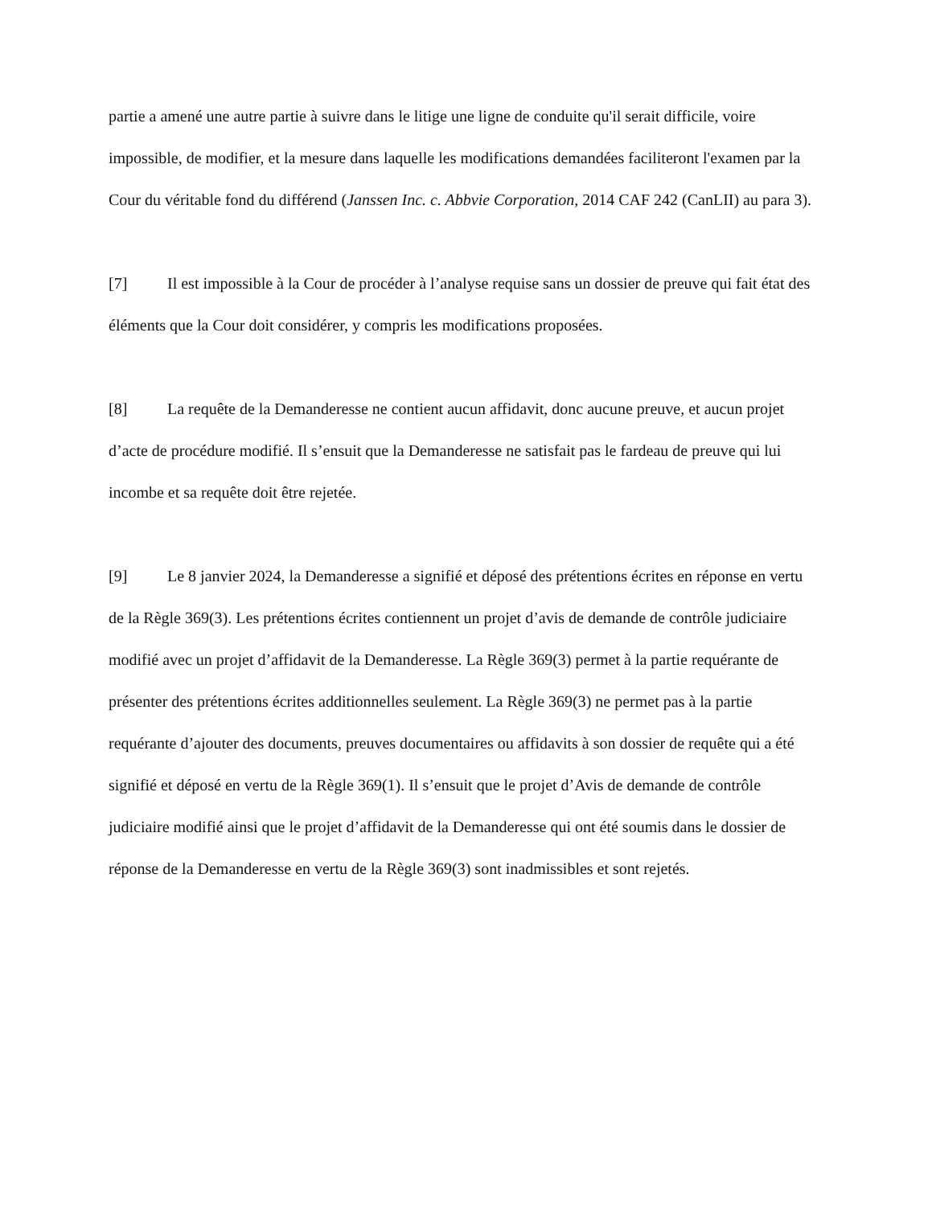partie a amené une autre partie à suivre dans le litige une ligne de conduite qu'il serait difficile, voire impossible, de modifier, et la mesure dans laquelle les modifications demandées faciliteront l'examen par la Cour du véritable fond du différend (Janssen Inc. c. Abbvie Corporation, 2014 CAF 242 (CanLII) au para 3).
[7] Il est impossible à la Cour de procéder à l’analyse requise sans un dossier de preuve qui fait état des éléments que la Cour doit considérer, y compris les modifications proposées.
[8] La requête de la Demanderesse ne contient aucun affidavit, donc aucune preuve, et aucun projet d’acte de procédure modifié. Il s’ensuit que la Demanderesse ne satisfait pas le fardeau de preuve qui lui incombe et sa requête doit être rejetée.
[9] Le 8 janvier 2024, la Demanderesse a signifié et déposé des prétentions écrites en réponse en vertu de la Règle 369(3). Les prétentions écrites contiennent un projet d’avis de demande de contrôle judiciaire modifié avec un projet d’affidavit de la Demanderesse. La Règle 369(3) permet à la partie requérante de présenter des prétentions écrites additionnelles seulement. La Règle 369(3) ne permet pas à la partie requérante d’ajouter des documents, preuves documentaires ou affidavits à son dossier de requête qui a été signifié et déposé en vertu de la Règle 369(1). Il s’ensuit que le projet d’Avis de demande de contrôle judiciaire modifié ainsi que le projet d’affidavit de la Demanderesse qui ont été soumis dans le dossier de réponse de la Demanderesse en vertu de la Règle 369(3) sont inadmissibles et sont rejetés.